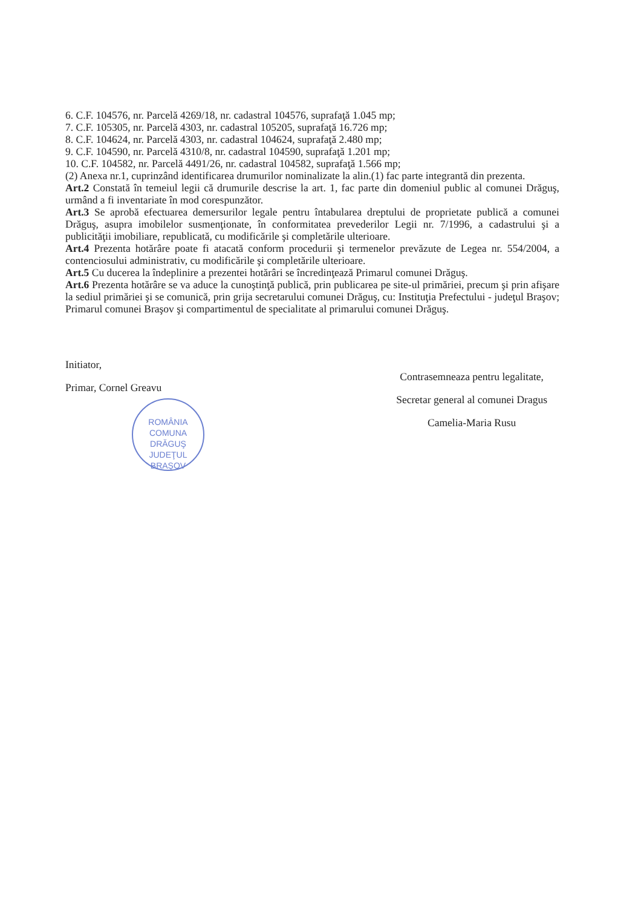6. C.F. 104576, nr. Parcelă 4269/18, nr. cadastral 104576, suprafaţă 1.045 mp;
7. C.F. 105305, nr. Parcelă 4303, nr. cadastral 105205, suprafaţă 16.726 mp;
8. C.F. 104624, nr. Parcelă 4303, nr. cadastral 104624, suprafaţă 2.480 mp;
9. C.F. 104590, nr. Parcelă 4310/8, nr. cadastral 104590, suprafaţă 1.201 mp;
10. C.F. 104582, nr. Parcelă 4491/26, nr. cadastral 104582, suprafaţă 1.566 mp;
(2) Anexa nr.1, cuprinzând identificarea drumurilor nominalizate la alin.(1) fac parte integrantă din prezenta.
Art.2 Constată în temeiul legii că drumurile descrise la art. 1, fac parte din domeniul public al comunei Drăguş, urmând a fi inventariate în mod corespunzător.
Art.3 Se aprobă efectuarea demersurilor legale pentru întabularea dreptului de proprietate publică a comunei Drăguş, asupra imobilelor susmenţionate, în conformitatea prevederilor Legii nr. 7/1996, a cadastrului şi a publicităţii imobiliare, republicată, cu modificările şi completările ulterioare.
Art.4 Prezenta hotărâre poate fi atacată conform procedurii şi termenelor prevăzute de Legea nr. 554/2004, a contenciosului administrativ, cu modificările şi completările ulterioare.
Art.5 Cu ducerea la îndeplinire a prezentei hotărâri se încredinţează Primarul comunei Drăguş.
Art.6 Prezenta hotărâre se va aduce la cunoştinţă publică, prin publicarea pe site-ul primăriei, precum şi prin afişare la sediul primăriei şi se comunică, prin grija secretarului comunei Drăguş, cu: Instituţia Prefectului - judeţul Braşov; Primarul comunei Braşov şi compartimentul de specialitate al primarului comunei Drăguş.
Initiator,
Primar, Cornel Greavu
ROMÂNIA
COMUNA
DRĂGUŞ
JUDEŢUL BRAŞOV
Contrasemneaza pentru legalitate,
Secretar general al comunei Dragus
Camelia-Maria Rusu